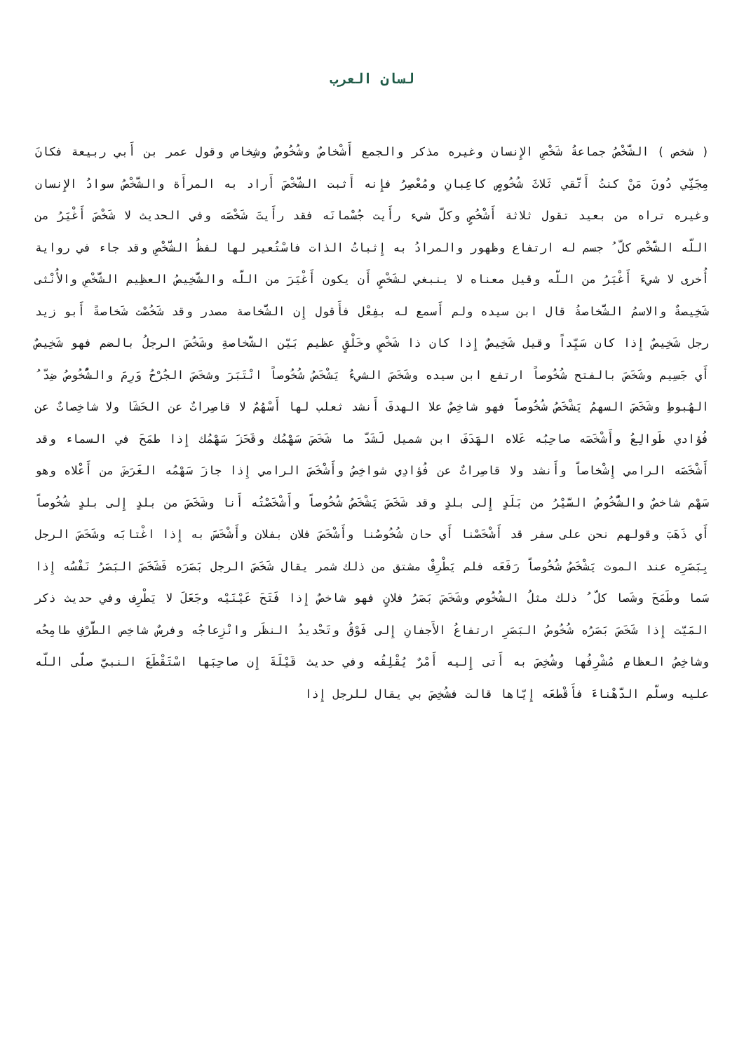لسان العرب
( شخص ) الشَّخْصُ جماعةُ شَخْصِ الإِنسان وغيره مذكر والجمع أَشْخاصٌ وشُخُوصٌ وشِخاص وقول عمر بن أَبي ربيعة فكانَ مِجَنِّي دُونَ مَنْ كنتُ أَتَّقي ثَلاثَ شُخُوصٍ كاعِبانِ ومُعْصِرُ فإِنه أَثبت الشَّخْصَ أَراد به المرأَة والشَّخْصُ سوادُ الإِنسان وغيره تراه من بعيد تقول ثلاثة أَشْخُصٍ وكلّ شيء رأَيت جُسْمانَه فقد رأَيتَ شَخْصَه وفي الحديث لا شَخْصَ أَغْيَرُ من اللّه الشَّخْص كلّ ُ جسم له ارتفاع وظهور والمرادُ به إِثباتُ الذات فاسْتُعير لها لفظُ الشَّخْصِ وقد جاء في رواية أُخرى لا شيءَ أَغْيَرُ من اللّه وقيل معناه لا ينبغي لشَخْصٍ أَن يكون أَغْيَرَ من اللّه والشَّخِيصُ العظِيم الشَّخْصِ والأُنْثى شَخِيصةٌ والاسمُ الشَّخاصةُ قال ابن سيده ولم أَسمع له بفِعْل فأَقول إِن الشَّخاصة مصدر وقد شَخُصْت شَخاصةً أَبو زيد رجل شَخِيصٌ إِذا كان سَيِّداً وقيل شَخِيصٌ إِذا كان ذا شَخْصٍ وخَلْقٍ عظيم بَيّن الشَّخاصةِ وشَخُصَ الرجلُ بالضم فهو شَخِيصٌ أَي جَسِيم وشَخَصَ بالفتح شُخُوصاً ارتفع ابن سيده وشَخَصَ الشيءُ يَشْخَصُ شُخُوصاً انْتَبَرَ وشخَصَ الجُرْحُ وَرِمَ والشُّخُوصُ ضِدّ ُ الهُبوطِ وشَخَصَ السهمُ يَشْخَصُ شُخُوصاً فهو شاخِصٌ علا الهدفَ أَنشد ثعلب لها أَسْهُمٌ لا قاصِراتٌ عن الحَشَا ولا شاخِصاتٌ عن فُؤادي طَوالِعُ وأَشْخَصَه صاحِبُه عَلاه الهَدَفَ ابن شميل لَشَدّ ما شَخَصَ سَهْمُك وقَحَزَ سَهْمُك إِذا طمَحَ في السماء وقد أَشْخَصَه الرامي إِشْخاصاً وأَنشد ولا قاصِراتٌ عن فُؤادِي شواخِصُ وأَشْخَصَ الرامي إِذا جازَ سَهْمُه الغَرَضَ من أَعْلاه وهو سَهْم شاخصٌ والشُّخُوصُ السَّيْرُ من بَلَدٍ إِلى بلدٍ وقد شَخَصَ يَشْخَصُ شُخُوصاً وأَشْخَصْتُه أَنا وشَخَصَ من بلدٍ إِلى بلدٍ شُخُوصاً أَي ذَهَبَ وقولهم نحن على سفر قد أَشْخَصْنا أَي حان شُخُوصُنا وأَشْخَصَ فلان بفلان وأَشْخَسَ به إِذا اغْتابَه وشَخَصَ الرجل بِبَصَرِه عند الموت يَشْخَصُ شُخُوصاً رَفَعَه فلم يَطْرِفْ مشتق من ذلك شمر يقال شَخَصَ الرجل بَصَرَه فَشَخَصَ البَصَرُ نَفْسُه إِذا سَما وطَمَحَ وشَصا كلّ ُ ذلك مثلُ الشُخُوص وشَخَصَ بَصَرُ فلانٍ فهو شاخصٌ إِذا فَتَحَ عَيْنَيْه وجَعَلَ لا يَطْرِف وفي حديث ذكر المَيّت إِذا شَخَصَ بَصَرُه شُخُوصُ البَصَرِ ارتفاعُ الأَجفانِ إِلى فَوْقُ وتَحْديدُ النظَر وانْزِعاجُه وفرسٌ شاخِص الطَّرْفِ طامِحُه وشاخِصُ العظامِ مُشْرِفُها وشُخِصَ به أَتى إِليه أَمْرٌ يُقْلِقُه وفي حديث قَيْلَةَ إِن صاحِبَها اسْتَقْطَعَ النبيَّ صلّى اللّه عليه وسلّم الدَّهْناءَ فأَقْطعَه إِيّاها قالت فشُخِصَ بي يقال للرجل إِذا